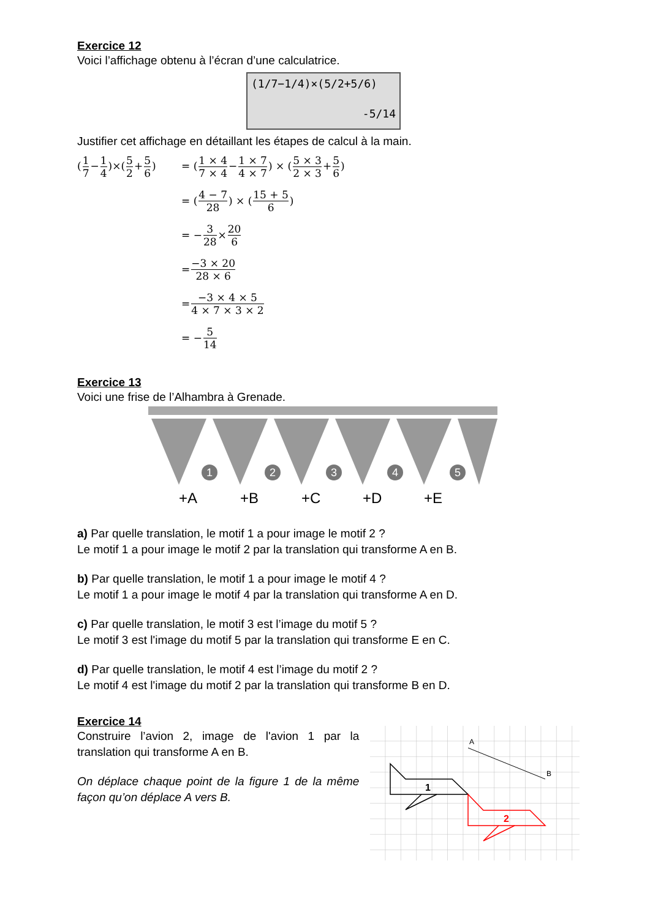Exercice 12
Voici l’affichage obtenu à l’écran d’une calculatrice.
(1/7−1/4)×(5/2+5/6)
-5/14
Justifier cet affichage en détaillant les étapes de calcul à la main.
(1 7−1 4)×(5 2+5 6) = (1 × 4 7 × 4−1 × 7 4 × 7) × (5 × 3 2 × 3+5 6)
= (4 − 7 28) × (15 + 5 6)
= − 3 28 × 20 6
= −3 × 20 28 × 6
= −3 × 4 × 5 4 × 7 × 3 × 2
= − 5 14
Exercice 13
Voici une frise de l’Alhambra à Grenade.
1
2
3
4
5
+A
+B
+C
+D
+E
a) Par quelle translation, le motif 1 a pour image le motif 2 ?
Le motif 1 a pour image le motif 2 par la translation qui transforme A en B.
b) Par quelle translation, le motif 1 a pour image le motif 4 ?
Le motif 1 a pour image le motif 4 par la translation qui transforme A en D.
c) Par quelle translation, le motif 3 est l’image du motif 5 ?
Le motif 3 est l'image du motif 5 par la translation qui transforme E en C.
d) Par quelle translation, le motif 4 est l’image du motif 2 ?
Le motif 4 est l'image du motif 2 par la translation qui transforme B en D.
Exercice 14
Construire l’avion 2, image de l'avion 1 par la translation qui transforme A en B.
On déplace chaque point de la figure 1 de la même façon qu’on déplace A vers B.
A
B
1
2